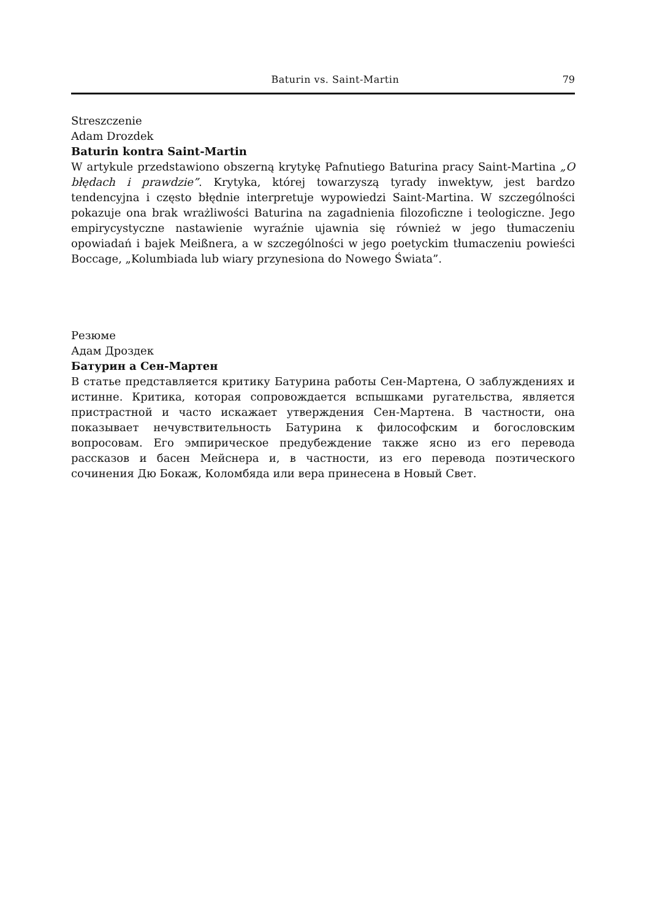Baturin vs. Saint-Martin 79
Streszczenie
Adam Drozdek
Baturin kontra Saint-Martin
W artykule przedstawiono obszerną krytykę Pafnutiego Baturina pracy Saint-Martina „O błędach i prawdzie”. Krytyka, której towarzyszą tyrady inwektyw, jest bardzo tendencyjna i często błędnie interpretuje wypowiedzi Saint-Martina. W szczególności pokazuje ona brak wrażliwości Baturina na zagadnienia filozoficzne i teologiczne. Jego empirycystyczne nastawienie wyraźnie ujawnia się również w jego tłumaczeniu opowiadań i bajek Meißnera, a w szczególności w jego poetyckim tłumaczeniu powieści Boccage, „Kolumbiada lub wiary przynesiona do Nowego Świata”.
Резюме
Адам Дроздек
Батурин а Сен-Мартен
В статье представляется критику Батурина работы Сен-Мартена, О заблуждениях и истинне. Критика, которая сопровождается вспышками ругательства, является пристрастной и часто искажает утверждения Сен-Мартена. В частности, она показывает нечувствительность Батурина к философским и богословским вопросовам. Его эмпирическое предубеждение также ясно из его перевода рассказов и басен Мейснера и, в частности, из его перевода поэтического сочинения Дю Бокаж, Коломбяда или вера принесена в Новый Свет.